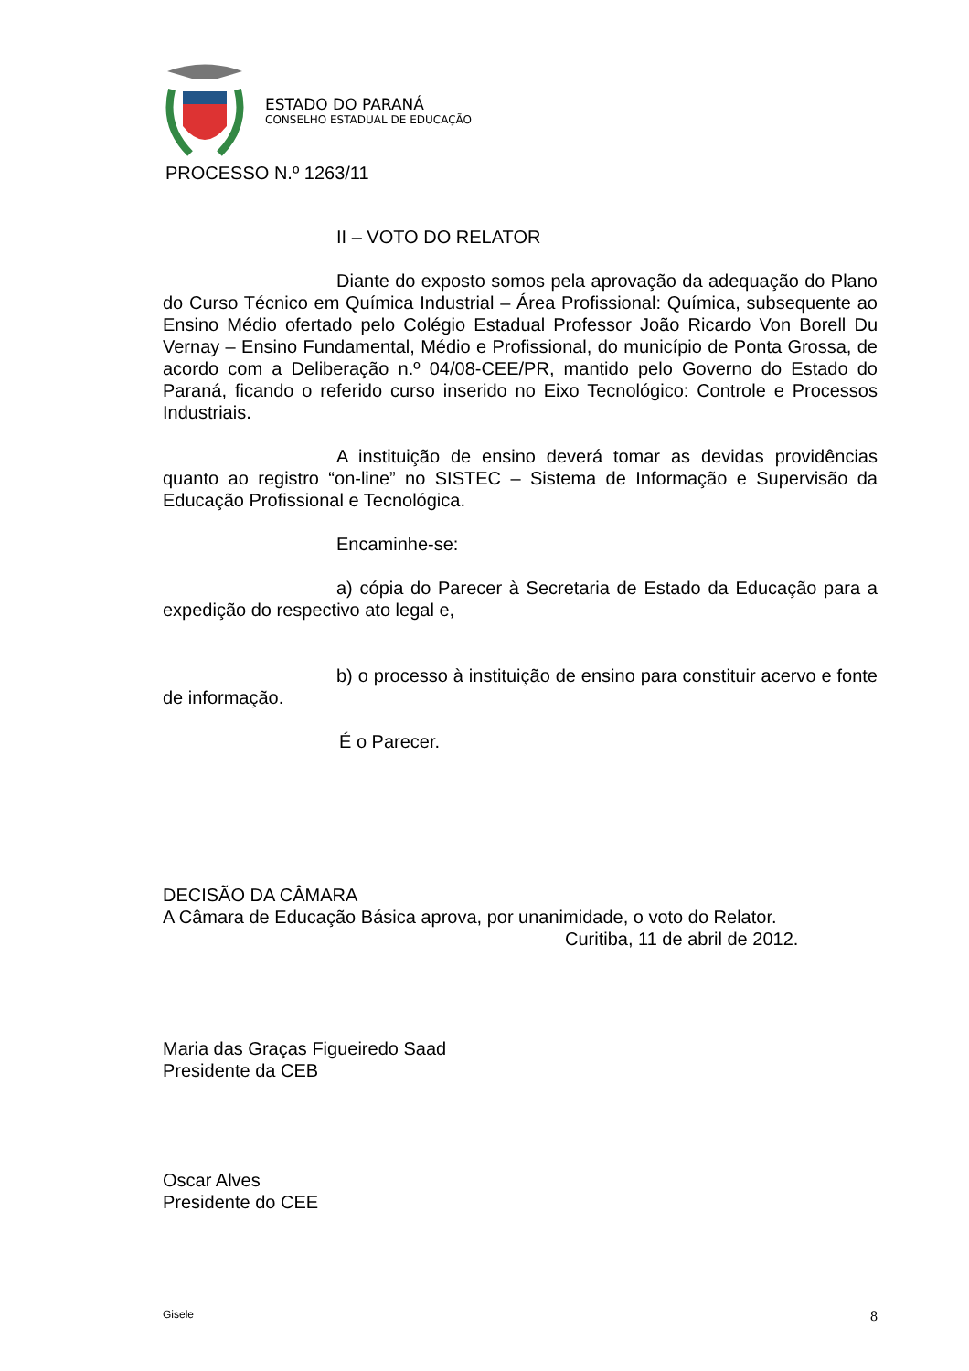ESTADO DO PARANÁ
CONSELHO ESTADUAL DE EDUCAÇÃO
PROCESSO N.º 1263/11
II – VOTO DO RELATOR
Diante do exposto somos pela aprovação da adequação do Plano do Curso Técnico em Química Industrial – Área Profissional: Química, subsequente ao Ensino Médio ofertado pelo Colégio Estadual Professor João Ricardo Von Borell Du Vernay – Ensino Fundamental, Médio e Profissional, do município de Ponta Grossa, de acordo com a Deliberação n.º 04/08-CEE/PR, mantido pelo Governo do Estado do Paraná, ficando o referido curso inserido no Eixo Tecnológico: Controle e Processos Industriais.
A instituição de ensino deverá tomar as devidas providências quanto ao registro “on-line” no SISTEC – Sistema de Informação e Supervisão da Educação Profissional e Tecnológica.
Encaminhe-se:
a) cópia do Parecer à Secretaria de Estado da Educação para a expedição do respectivo ato legal e,
b) o processo à instituição de ensino para constituir acervo e fonte de informação.
É o Parecer.
DECISÃO DA CÂMARA
A Câmara de Educação Básica aprova, por unanimidade, o voto do Relator.
Curitiba, 11 de abril de 2012.
Maria das Graças Figueiredo Saad
Presidente da CEB
Oscar Alves
Presidente do CEE
Gisele 8